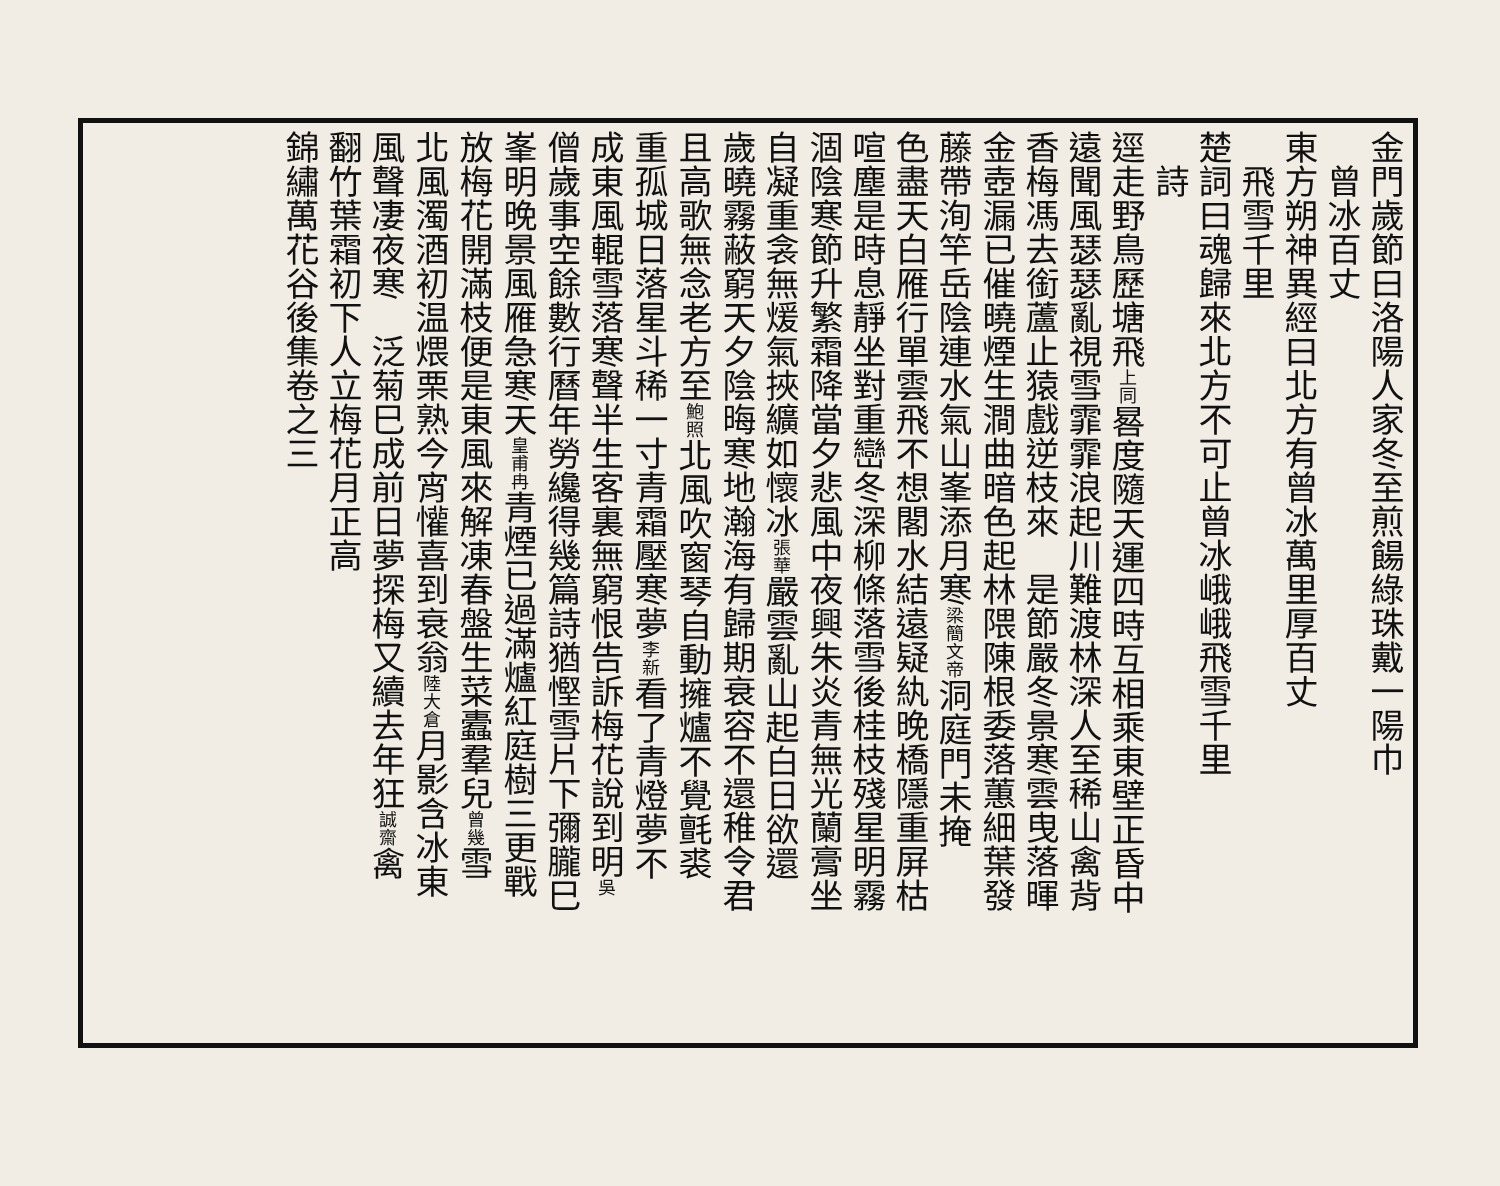金門歲節曰洛陽人家冬至煎餳綠珠戴一陽巾
　曾冰百丈
東方朔神異經曰北方有曾冰萬里厚百丈
　飛雪千里
楚詞曰魂歸來北方不可止曾冰峨峨飛雪千里
　詩
逕走野鳥歷塘飛上同晷度隨天運四時互相乘東壁正昏中
遠聞風瑟瑟亂視雪霏霏浪起川難渡林深人至稀山禽背
香梅馮去銜蘆止猿戲逆枝來　是節嚴冬景寒雲曳落暉
金壺漏已催曉煙生澗曲暗色起林隈陳根委落蕙細葉發
藤帶洵竿岳陰連水氣山峯添月寒梁簡文帝洞庭門未掩
色盡天白雁行單雲飛不想閣水結遠疑紈晚橋隱重屏枯
喧塵是時息靜坐對重巒冬深柳條落雪後桂枝殘星明霧
涸陰寒節升繁霜降當夕悲風中夜興朱炎青無光蘭膏坐
自凝重衾無煖氣挾纊如懷冰張華嚴雲亂山起白日欲還
歲曉霧蔽窮天夕陰晦寒地瀚海有歸期衰容不還稚令君
且高歌無念老方至鮑照北風吹窗琴自動擁爐不覺氈裘
重孤城日落星斗稀一寸青霜壓寒夢李新看了青燈夢不
成東風輥雪落寒聲半生客裏無窮恨告訴梅花說到明吳
僧歲事空餘數行曆年勞纔得幾篇詩猶慳雪片下彌朧巳
峯明晚景風雁急寒天皇甫冉青煙已過滿爐紅庭樹三更戰
放梅花開滿枝便是東風來解凍春盤生菜蠹羣兒曾幾雪
北風濁酒初温煨栗熟今宵懽喜到衰翁陸大倉月影含冰東
風聲凄夜寒　泛菊巳成前日夢探梅又續去年狂誠齋禽
翻竹葉霜初下人立梅花月正高
錦繡萬花谷後集卷之三